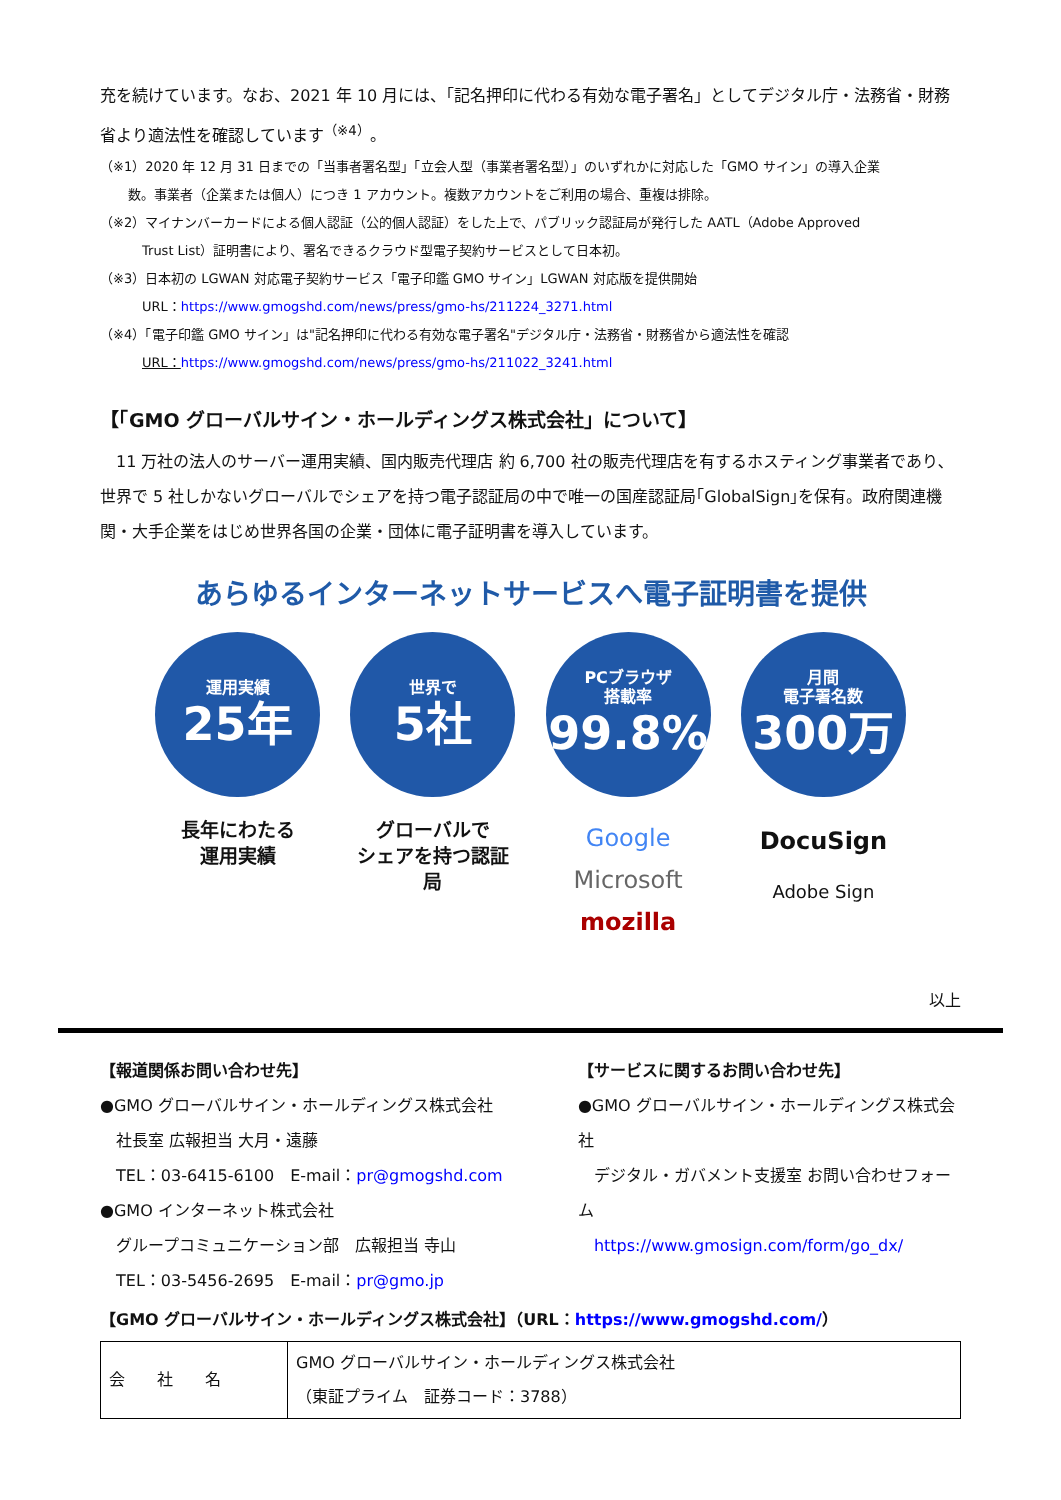充を続けています。なお、2021 年 10 月には、「記名押印に代わる有効な電子署名」としてデジタル庁・法務省・財務省より適法性を確認しています<sup>（※4）</sup>。
（※1）2020 年 12 月 31 日までの「当事者署名型」「立会人型（事業者署名型）」のいずれかに対応した「GMO サイン」の導入企業
数。事業者（企業または個人）につき 1 アカウント。複数アカウントをご利用の場合、重複は排除。
（※2）マイナンバーカードによる個人認証（公的個人認証）をした上で、パブリック認証局が発行した AATL（Adobe Approved
Trust List）証明書により、署名できるクラウド型電子契約サービスとして日本初。
（※3）日本初の LGWAN 対応電子契約サービス「電子印鑑 GMO サイン」LGWAN 対応版を提供開始
URL：https://www.gmogshd.com/news/press/gmo-hs/211224_3271.html
（※4）「電子印鑑 GMO サイン」は"記名押印に代わる有効な電子署名"デジタル庁・法務省・財務省から適法性を確認
URL：https://www.gmogshd.com/news/press/gmo-hs/211022_3241.html
【「GMO グローバルサイン・ホールディングス株式会社」について】
　11 万社の法人のサーバー運用実績、国内販売代理店 約 6,700 社の販売代理店を有するホスティング事業者であり､世界で 5 社しかないグローバルでシェアを持つ電子認証局の中で唯一の国産認証局｢GlobalSign｣を保有。政府関連機関・大手企業をはじめ世界各国の企業・団体に電子証明書を導入しています。
あらゆるインターネットサービスへ電子証明書を提供
運用実績
25年
長年にわたる
運用実績
世界で
5社
グローバルで
シェアを持つ認証局
PCブラウザ
搭載率
99.8%
Google
Microsoft
mozilla
月間
電子署名数
300万
DocuSign
Adobe Sign
以上
【報道関係お問い合わせ先】
●GMO グローバルサイン・ホールディングス株式会社
　社長室 広報担当 大月・遠藤
　TEL：03-6415-6100　E-mail：pr@gmogshd.com
●GMO インターネット株式会社
　グループコミュニケーション部　広報担当 寺山
　TEL：03-5456-2695　E-mail：pr@gmo.jp
【サービスに関するお問い合わせ先】
●GMO グローバルサイン・ホールディングス株式会社
　デジタル・ガバメント支援室 お問い合わせフォーム
　https://www.gmosign.com/form/go_dx/
【GMO グローバルサイン・ホールディングス株式会社】（URL：https://www.gmogshd.com/）
| 会 社 名 | GMO グローバルサイン・ホールディングス株式会社 （東証プライム 証券コード：3788） |